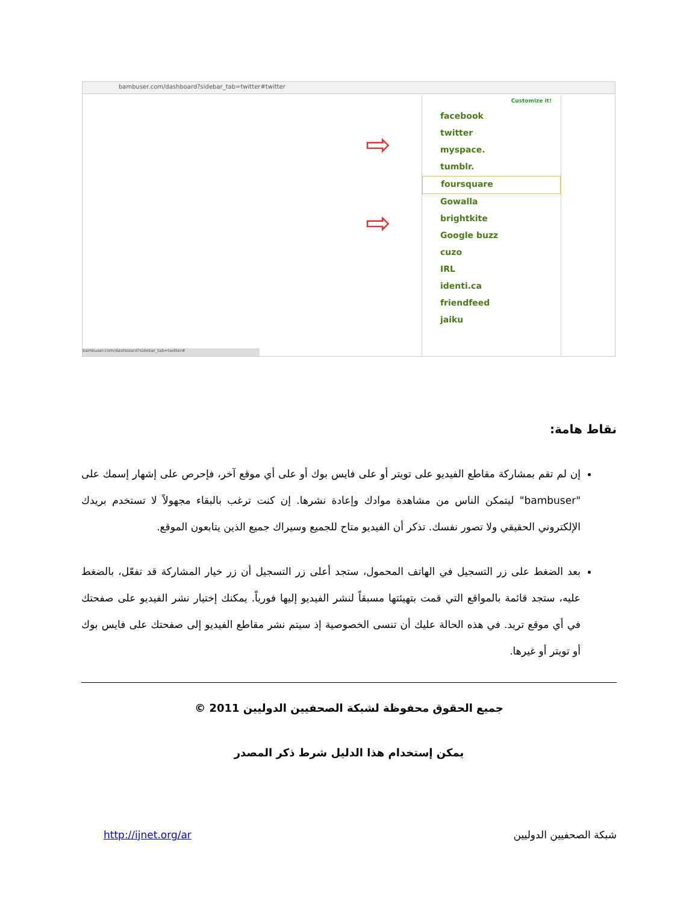bambuser.com/dashboard?sidebar_tab=twitter#twitter
⇨
⇨
Customize it!
facebook
twitter
myspace.
tumblr.
foursquare
Gowalla
brightkite
Google buzz
cuzo
IRL
identi.ca
friendfeed
jaiku
bambuser.com/dashboard?sidebar_tab=twitter#
نقاط هامة:
إن لم تقم بمشاركة مقاطع الفيديو على تويتر أو على فايس بوك أو على أي موقع آخر، فإحرص على إشهار إسمك على "bambuser" ليتمكن الناس من مشاهدة موادك وإعادة نشرها. إن كنت ترغب بالبقاء مجهولاً لا تستخدم بريدك الإلكتروني الحقيقي ولا تصور نفسك. تذكر أن الفيديو متاح للجميع وسيراك جميع الذين يتابعون الموقع.
بعد الضغط على زر التسجيل في الهاتف المحمول، ستجد أعلى زر التسجيل أن زر خيار المشاركة قد تفعّل، بالضغط عليه، ستجد قائمة بالمواقع التي قمت بتهيئتها مسبقاً لنشر الفيديو إليها فورياً. يمكنك إختيار نشر الفيديو على صفحتك في أي موقع تريد. في هذه الحالة عليك أن تنسى الخصوصية إذ سيتم نشر مقاطع الفيديو إلى صفحتك على فايس بوك أو تويتر أو غيرها.
جميع الحقوق محفوظة لشبكة الصحفيين الدوليين 2011 ©
يمكن إستخدام هذا الدليل شرط ذكر المصدر
شبكة الصحفيين الدوليين http://ijnet.org/ar